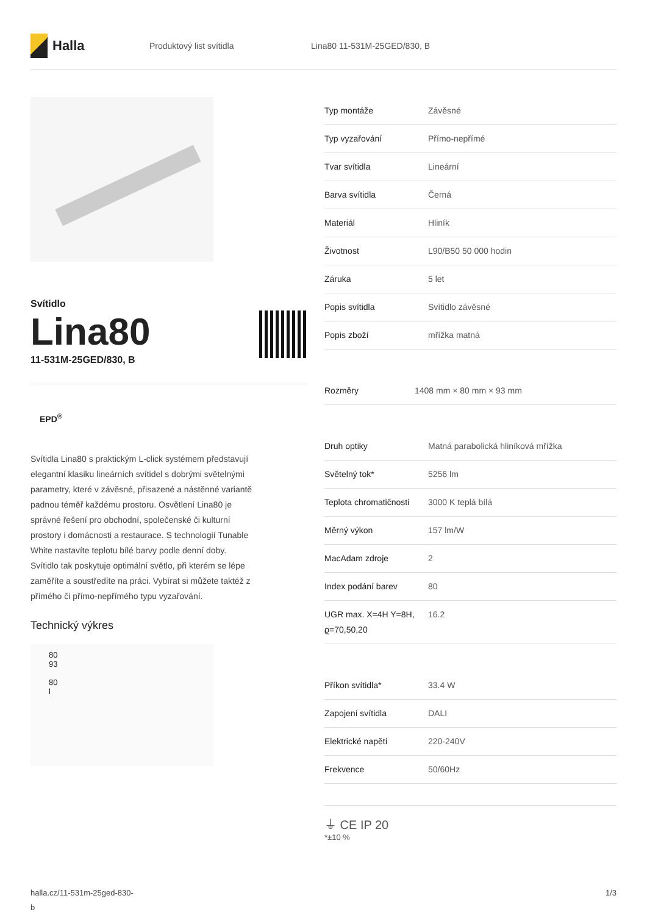Halla
Produktový list svítidla Lina80 11-531M-25GED/830, B
Svítidlo
Lina80
11-531M-25GED/830, B
EPD<sup>®</sup>
Svítidla Lina80 s praktickým L-click systémem představují elegantní klasiku lineárních svítidel s dobrými světelnými parametry, které v závěsné, přisazené a nástěnné variantě padnou téměř každému prostoru. Osvětlení Lina80 je správné řešení pro obchodní, společenské či kulturní prostory i domácnosti a restaurace. S technologií Tunable White nastavíte teplotu bílé barvy podle denní doby. Svítidlo tak poskytuje optimální světlo, při kterém se lépe zaměříte a soustředíte na práci. Vybírat si můžete taktéž z přímého či přímo-nepřímého typu vyzařování.
Technický výkres
80
93
80
l
| Typ montáže | Závěsné |
| Typ vyzařování | Přímo-nepřímé |
| Tvar svítidla | Lineární |
| Barva svítidla | Černá |
| Materiál | Hliník |
| Životnost | L90/B50 50 000 hodin |
| Záruka | 5 let |
| Popis svítidla | Svítidlo závěsné |
| Popis zboží | mřížka matná |
| Rozměry | 1408 mm × 80 mm × 93 mm |
| Druh optiky | Matná parabolická hliníková mřížka |
| Světelný tok* | 5256 lm |
| Teplota chromatičnosti | 3000 K teplá bílá |
| Měrný výkon | 157 lm/W |
| MacAdam zdroje | 2 |
| Index podání barev | 80 |
| UGR max. X=4H Y=8H, ϱ=70,50,20 | 16.2 |
| Příkon svítidla* | 33.4 W |
| Zapojení svítidla | DALI |
| Elektrické napětí | 220-240V |
| Frekvence | 50/60Hz |
⏚ CE IP 20
*±10 %
halla.cz/11-531m-25ged-830-
b
1/3